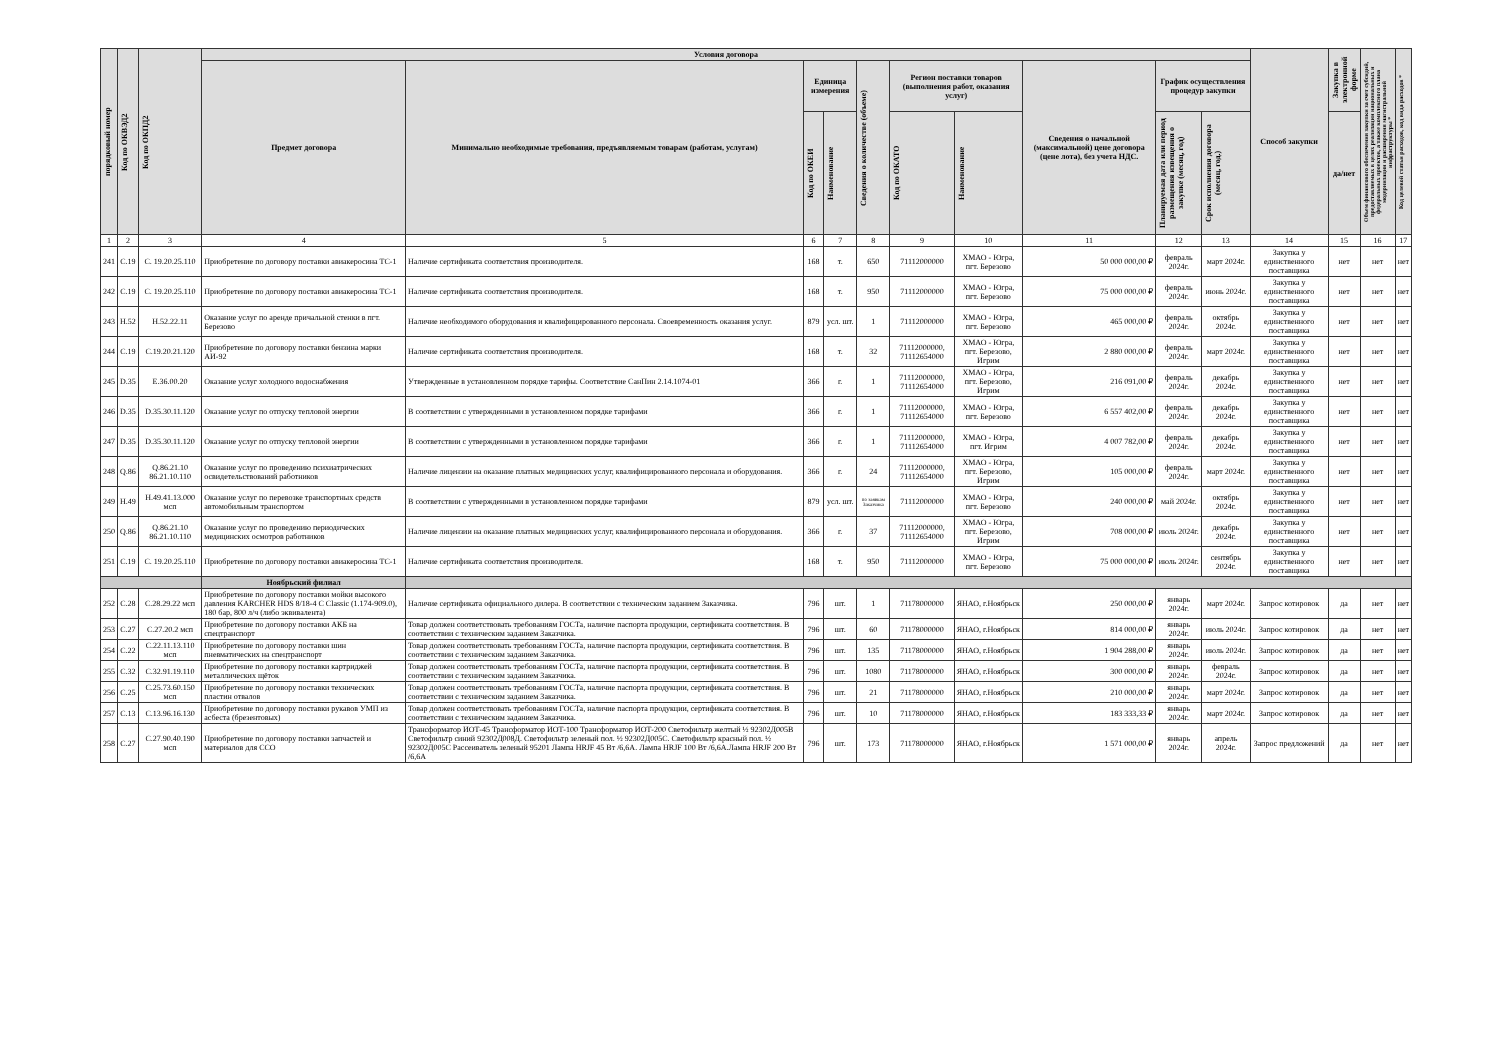| порядковый номер | Код по ОКВЭД2 | Код по ОКПД2 | Условия договора | | | | | | | | | | Способ закупки | Закупка в электронной форме | Объем финансового обеспечения закупки за счет субсидий, предоставляемых в целях реализации национальных и федеральных проектов, а также комплексного плана модернизации и расширения магистральной инфраструктуры * | Код целевой статьи расходов, код вида расходов * |
| --- | --- | --- | --- | --- | --- | --- | --- | --- | --- | --- | --- | --- | --- | --- | --- | --- |
| | | | Предмет договора | Минимально необходимые требования, предъявляемым товарам (работам, услугам) | Единица измерения | | Сведения о количестве (объеме) | Регион поставки товаров (выполнения работ, оказания услуг) | | Сведения о начальной (максимальной) цене договора (цене лота), без учета НДС. | График осуществления процедур закупки | | | | | |
| | | | | | Код по ОКЕИ | Наименование | | Код по ОКАТО | Наименование | | Планируемая дата или период размещения извещения о закупке (месяц, год) | Срок исполнения договора (месяц, год.) | | да/нет | | |
| 1 | 2 | 3 | 4 | 5 | 6 | 7 | 8 | 9 | 10 | 11 | 12 | 13 | 14 | 15 | 16 | 17 |
| 241 | C.19 | C. 19.20.25.110 | Приобретение по договору поставки авиакеросина ТС-1 | Наличие сертификата соответствия производителя. | 168 | т. | 650 | 71112000000 | ХМАО - Югра, пгт. Березово | 50 000 000,00 ₽ | февраль 2024г. | март 2024г. | Закупка у единственного поставщика | нет | нет | нет |
| 242 | C.19 | C. 19.20.25.110 | Приобретение по договору поставки авиакеросина ТС-1 | Наличие сертификата соответствия производителя. | 168 | т. | 950 | 71112000000 | ХМАО - Югра, пгт. Березово | 75 000 000,00 ₽ | февраль 2024г. | июнь 2024г. | Закупка у единственного поставщика | нет | нет | нет |
| 243 | H.52 | H.52.22.11 | Оказание услуг по аренде причальной стенки в пгт. Березово | Наличие необходимого оборудования и квалифицированного персонала. Своевременность оказания услуг. | 879 | усл. шт. | 1 | 71112000000 | ХМАО - Югра, пгт. Березово | 465 000,00 ₽ | февраль 2024г. | октябрь 2024г. | Закупка у единственного поставщика | нет | нет | нет |
| 244 | C.19 | C.19.20.21.120 | Приобретение по договору поставки бензина марки АИ-92 | Наличие сертификата соответствия производителя. | 168 | т. | 32 | 71112000000, 71112654000 | ХМАО - Югра, пгт. Березово, Игрим | 2 880 000,00 ₽ | февраль 2024г. | март 2024г. | Закупка у единственного поставщика | нет | нет | нет |
| 245 | D.35 | E.36.00.20 | Оказание услуг холодного водоснабжения | Утвержденные в установленном порядке тарифы. Соответствие СанПин 2.14.1074-01 | 366 | г. | 1 | 71112000000, 71112654000 | ХМАО - Югра, пгт. Березово, Игрим | 216 091,00 ₽ | февраль 2024г. | декабрь 2024г. | Закупка у единственного поставщика | нет | нет | нет |
| 246 | D.35 | D.35.30.11.120 | Оказание услуг по отпуску тепловой энергии | В соответствии с утвержденными в установленном порядке тарифами | 366 | г. | 1 | 71112000000, 71112654000 | ХМАО - Югра, пгт. Березово | 6 557 402,00 ₽ | февраль 2024г. | декабрь 2024г. | Закупка у единственного поставщика | нет | нет | нет |
| 247 | D.35 | D.35.30.11.120 | Оказание услуг по отпуску тепловой энергии | В соответствии с утвержденными в установленном порядке тарифами | 366 | г. | 1 | 71112000000, 71112654000 | ХМАО - Югра, пгт. Игрим | 4 007 782,00 ₽ | февраль 2024г. | декабрь 2024г. | Закупка у единственного поставщика | нет | нет | нет |
| 248 | Q.86 | Q.86.21.10 86.21.10.110 | Оказание услуг по проведению психиатрических освидетельствований работников | Наличие лицензии на оказание платных медицинских услуг, квалифицированного персонала и оборудования. | 366 | г. | 24 | 71112000000, 71112654000 | ХМАО - Югра, пгт. Березово, Игрим | 105 000,00 ₽ | февраль 2024г. | март 2024г. | Закупка у единственного поставщика | нет | нет | нет |
| 249 | H.49 | H.49.41.13.000 мсп | Оказание услуг по перевозке транспортных средств автомобильным транспортом | В соответствии с утвержденными в установленном порядке тарифами | 879 | усл. шт. | по заявкам Заказчика | 71112000000 | ХМАО - Югра, пгт. Березово | 240 000,00 ₽ | май 2024г. | октябрь 2024г. | Закупка у единственного поставщика | нет | нет | нет |
| 250 | Q.86 | Q.86.21.10 86.21.10.110 | Оказание услуг по проведению периодических медицинских осмотров работников | Наличие лицензии на оказание платных медицинских услуг, квалифицированного персонала и оборудования. | 366 | г. | 37 | 71112000000, 71112654000 | ХМАО - Югра, пгт. Березово, Игрим | 708 000,00 ₽ | июль 2024г. | декабрь 2024г. | Закупка у единственного поставщика | нет | нет | нет |
| 251 | C.19 | C. 19.20.25.110 | Приобретение по договору поставки авиакеросина ТС-1 | Наличие сертификата соответствия производителя. | 168 | т. | 950 | 71112000000 | ХМАО - Югра, пгт. Березово | 75 000 000,00 ₽ | июль 2024г. | сентябрь 2024г. | Закупка у единственного поставщика | нет | нет | нет |
| | | | Ноябрьский филиал | | | | | | | | | | | | | |
| 252 | C.28 | C.28.29.22 мсп | Приобретение по договору поставки мойки высокого давления KARCHER HDS 8/18-4 C Classic (1.174-909.0), 180 бар, 800 л/ч (либо эквивалента) | Наличие сертификата официального дилера. В соответствии с техническим заданием Заказчика. | 796 | шт. | 1 | 71178000000 | ЯНАО, г.Ноябрьск | 250 000,00 ₽ | январь 2024г. | март 2024г. | Запрос котировок | да | нет | нет |
| 253 | C.27 | C.27.20.2 мсп | Приобретение по договору поставки АКБ на спецтранспорт | Товар должен соответствовать требованиям ГОСТа, наличие паспорта продукции, сертификата соответствия. В соответствии с техническим заданием Заказчика. | 796 | шт. | 60 | 71178000000 | ЯНАО, г.Ноябрьск | 814 000,00 ₽ | январь 2024г. | июль 2024г. | Запрос котировок | да | нет | нет |
| 254 | C.22 | C.22.11.13.110 мсп | Приобретение по договору поставки шин пневматических на спецтранспорт | Товар должен соответствовать требованиям ГОСТа, наличие паспорта продукции, сертификата соответствия. В соответствии с техническим заданием Заказчика. | 796 | шт. | 135 | 71178000000 | ЯНАО, г.Ноябрьск | 1 904 288,00 ₽ | январь 2024г. | июль 2024г. | Запрос котировок | да | нет | нет |
| 255 | C.32 | C.32.91.19.110 | Приобретение по договору поставки картриджей металлических щёток | Товар должен соответствовать требованиям ГОСТа, наличие паспорта продукции, сертификата соответствия. В соответствии с техническим заданием Заказчика. | 796 | шт. | 1080 | 71178000000 | ЯНАО, г.Ноябрьск | 300 000,00 ₽ | январь 2024г. | февраль 2024г. | Запрос котировок | да | нет | нет |
| 256 | C.25 | C.25.73.60.150 мсп | Приобретение по договору поставки технических пластин отвалов | Товар должен соответствовать требованиям ГОСТа, наличие паспорта продукции, сертификата соответствия. В соответствии с техническим заданием Заказчика. | 796 | шт. | 21 | 71178000000 | ЯНАО, г.Ноябрьск | 210 000,00 ₽ | январь 2024г. | март 2024г. | Запрос котировок | да | нет | нет |
| 257 | C.13 | C.13.96.16.130 | Приобретение по договору поставки рукавов УМП из асбеста (брезентовых) | Товар должен соответствовать требованиям ГОСТа, наличие паспорта продукции, сертификата соответствия. В соответствии с техническим заданием Заказчика. | 796 | шт. | 10 | 71178000000 | ЯНАО, г.Ноябрьск | 183 333,33 ₽ | январь 2024г. | март 2024г. | Запрос котировок | да | нет | нет |
| 258 | C.27 | C.27.90.40.190 мсп | Приобретение по договору поставки запчастей и материалов для ССО | Трансформатор ИОТ-45 Трансформатор ИОТ-100 Трансформатор ИОТ-200 Светофильтр желтый ½ 92302Д005В Светофильтр синий 92302Д008Д. Светофильтр зеленый пол. ½ 92302Д005С. Светофильтр красный пол. ½ 92302Д005С Рассеиватель зеленый 95201 Лампа HRJF 45 Вт /6,6А. Лампа HRJF 100 Вт /6,6А.Лампа HRJF 200 Вт /6,6А | 796 | шт. | 173 | 71178000000 | ЯНАО, г.Ноябрьск | 1 571 000,00 ₽ | январь 2024г. | апрель 2024г. | Запрос предложений | да | нет | нет |